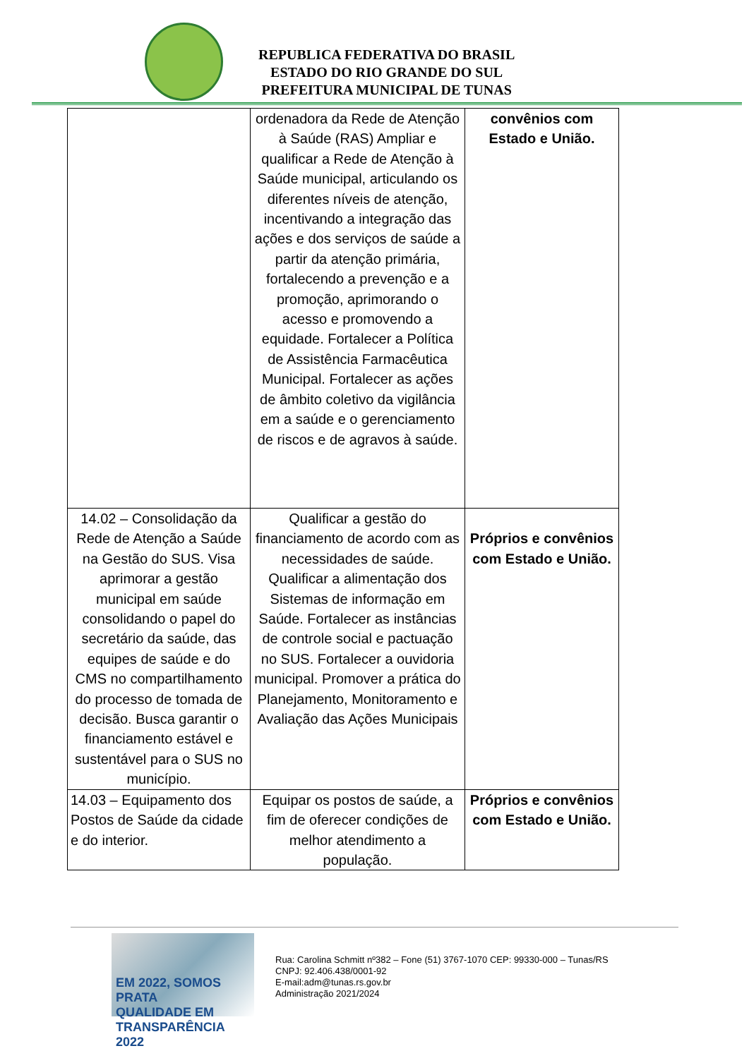REPUBLICA FEDERATIVA DO BRASIL
ESTADO DO RIO GRANDE DO SUL
PREFEITURA MUNICIPAL DE TUNAS
| | ordenadora da Rede de Atenção à Saúde (RAS) Ampliar e qualificar a Rede de Atenção à Saúde municipal, articulando os diferentes níveis de atenção, incentivando a integração das ações e dos serviços de saúde a partir da atenção primária, fortalecendo a prevenção e a promoção, aprimorando o acesso e promovendo a equidade. Fortalecer a Política de Assistência Farmacêutica Municipal. Fortalecer as ações de âmbito coletivo da vigilância em a saúde e o gerenciamento de riscos e de agravos à saúde. | convênios com Estado e União. |
| 14.02 – Consolidação da Rede de Atenção a Saúde na Gestão do SUS. Visa aprimorar a gestão municipal em saúde consolidando o papel do secretário da saúde, das equipes de saúde e do CMS no compartilhamento do processo de tomada de decisão. Busca garantir o financiamento estável e sustentável para o SUS no município. | Qualificar a gestão do financiamento de acordo com as necessidades de saúde. Qualificar a alimentação dos Sistemas de informação em Saúde. Fortalecer as instâncias de controle social e pactuação no SUS. Fortalecer a ouvidoria municipal. Promover a prática do Planejamento, Monitoramento e Avaliação das Ações Municipais | Próprios e convênios com Estado e União. |
| 14.03 – Equipamento dos Postos de Saúde da cidade e do interior. | Equipar os postos de saúde, a fim de oferecer condições de melhor atendimento a população. | Próprios e convênios com Estado e União. |
EM 2022, SOMOS PRATA
QUALIDADE EM TRANSPARÊNCIA 2022
Rua: Carolina Schmitt nº382 – Fone (51) 3767-1070 CEP: 99330-000 – Tunas/RS
CNPJ: 92.406.438/0001-92
E-mail:adm@tunas.rs.gov.br
Administração 2021/2024